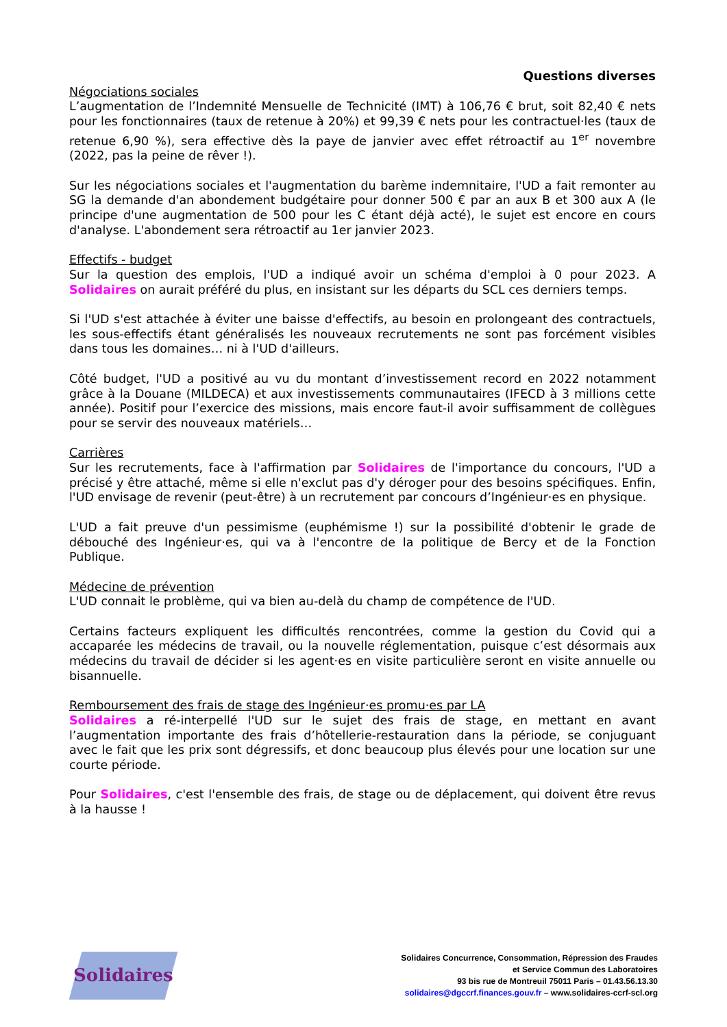Questions diverses
Négociations sociales
L’augmentation de l’Indemnité Mensuelle de Technicité (IMT) à 106,76 € brut, soit 82,40 € nets pour les fonctionnaires (taux de retenue à 20%) et 99,39 € nets pour les contractuel·les (taux de retenue 6,90 %), sera effective dès la paye de janvier avec effet rétroactif au 1<sup>er</sup> novembre (2022, pas la peine de rêver !).
Sur les négociations sociales et l'augmentation du barème indemnitaire, l'UD a fait remonter au SG la demande d'an abondement budgétaire pour donner 500 € par an aux B et 300 aux A (le principe d'une augmentation de 500 pour les C étant déjà acté), le sujet est encore en cours d'analyse. L'abondement sera rétroactif au 1er janvier 2023.
Effectifs - budget
Sur la question des emplois, l'UD a indiqué avoir un schéma d'emploi à 0 pour 2023. A Solidaires on aurait préféré du plus, en insistant sur les départs du SCL ces derniers temps.
Si l'UD s'est attachée à éviter une baisse d'effectifs, au besoin en prolongeant des contractuels, les sous-effectifs étant généralisés les nouveaux recrutements ne sont pas forcément visibles dans tous les domaines… ni à l'UD d'ailleurs.
Côté budget, l'UD a positivé au vu du montant d’investissement record en 2022 notamment grâce à la Douane (MILDECA) et aux investissements communautaires (IFECD à 3 millions cette année). Positif pour l’exercice des missions, mais encore faut-il avoir suffisamment de collègues pour se servir des nouveaux matériels…
Carrières
Sur les recrutements, face à l'affirmation par Solidaires de l'importance du concours, l'UD a précisé y être attaché, même si elle n'exclut pas d'y déroger pour des besoins spécifiques. Enfin, l'UD envisage de revenir (peut-être) à un recrutement par concours d’Ingénieur·es en physique.
L'UD a fait preuve d'un pessimisme (euphémisme !) sur la possibilité d'obtenir le grade de débouché des Ingénieur·es, qui va à l'encontre de la politique de Bercy et de la Fonction Publique.
Médecine de prévention
L'UD connait le problème, qui va bien au-delà du champ de compétence de l'UD.
Certains facteurs expliquent les difficultés rencontrées, comme la gestion du Covid qui a accaparée les médecins de travail, ou la nouvelle réglementation, puisque c’est désormais aux médecins du travail de décider si les agent·es en visite particulière seront en visite annuelle ou bisannuelle.
Remboursement des frais de stage des Ingénieur·es promu·es par LA
Solidaires a ré-interpellé l'UD sur le sujet des frais de stage, en mettant en avant l’augmentation importante des frais d’hôtellerie-restauration dans la période, se conjuguant avec le fait que les prix sont dégressifs, et donc beaucoup plus élevés pour une location sur une courte période.
Pour Solidaires, c'est l'ensemble des frais, de stage ou de déplacement, qui doivent être revus à la hausse !
Solidaires
Solidaires Concurrence, Consommation, Répression des Fraudes
et Service Commun des Laboratoires
93 bis rue de Montreuil 75011 Paris – 01.43.56.13.30
solidaires@dgccrf.finances.gouv.fr – www.solidaires-ccrf-scl.org